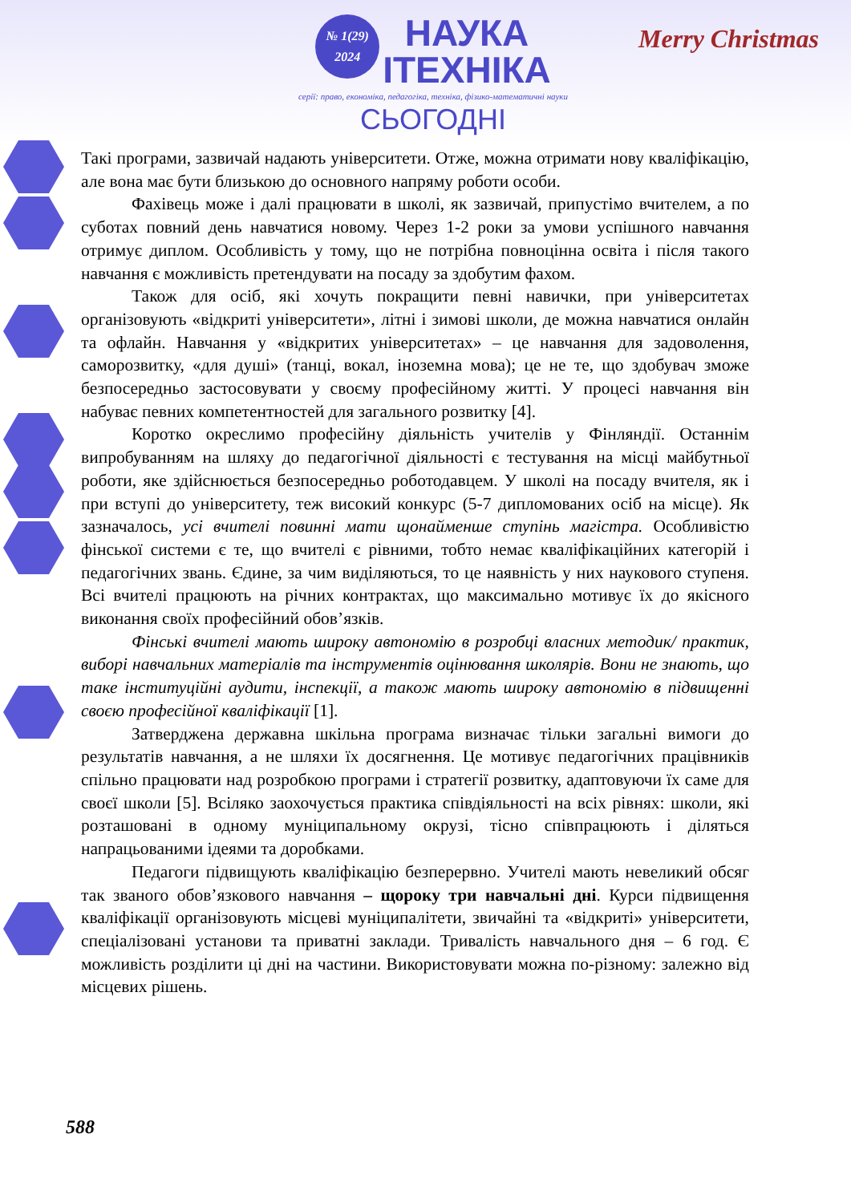№ 1(29)
2024 НАУКА
ІТЕХНІКА
серії: право, економіка, педагогіка, техніка, фізико-математичні науки СЬОГОДНІ
Merry Christmas
Такі програми, зазвичай надають університети. Отже, можна отримати нову кваліфікацію, але вона має бути близькою до основного напряму роботи особи.
Фахівець може і далі працювати в школі, як зазвичай, припустімо вчителем, а по суботах повний день навчатися новому. Через 1-2 роки за умови успішного навчання отримує диплом. Особливість у тому, що не потрібна повноцінна освіта і після такого навчання є можливість претендувати на посаду за здобутим фахом.
Також для осіб, які хочуть покращити певні навички, при університетах організовують «відкриті університети», літні і зимові школи, де можна навчатися онлайн та офлайн. Навчання у «відкритих університетах» – це навчання для задоволення, саморозвитку, «для душі» (танці, вокал, іноземна мова); це не те, що здобувач зможе безпосередньо застосовувати у своєму професійному житті. У процесі навчання він набуває певних компетентностей для загального розвитку [4].
Коротко окреслимо професійну діяльність учителів у Фінляндії. Останнім випробуванням на шляху до педагогічної діяльності є тестування на місці майбутньої роботи, яке здійснюється безпосередньо роботодавцем. У школі на посаду вчителя, як і при вступі до університету, теж високий конкурс (5-7 дипломованих осіб на місце). Як зазначалось, усі вчителі повинні мати щонайменше ступінь магістра. Особливістю фінської системи є те, що вчителі є рівними, тобто немає кваліфікаційних категорій і педагогічних звань. Єдине, за чим виділяються, то це наявність у них наукового ступеня. Всі вчителі працюють на річних контрактах, що максимально мотивує їх до якісного виконання своїх професійний обов’язків.
Фінські вчителі мають широку автономію в розробці власних методик/ практик, виборі навчальних матеріалів та інструментів оцінювання школярів. Вони не знають, що таке інституційні аудити, інспекції, а також мають широку автономію в підвищенні своєю професійної кваліфікації [1].
Затверджена державна шкільна програма визначає тільки загальні вимоги до результатів навчання, а не шляхи їх досягнення. Це мотивує педагогічних працівників спільно працювати над розробкою програми і стратегії розвитку, адаптовуючи їх саме для своєї школи [5]. Всіляко заохочується практика співдіяльності на всіх рівнях: школи, які розташовані в одному муніципальному окрузі, тісно співпрацюють і діляться напрацьованими ідеями та доробками.
Педагоги підвищують кваліфікацію безперервно. Учителі мають невеликий обсяг так званого обов’язкового навчання – щороку три навчальні дні. Курси підвищення кваліфікації організовують місцеві муніципалітети, звичайні та «відкриті» університети, спеціалізовані установи та приватні заклади. Тривалість навчального дня – 6 год. Є можливість розділити ці дні на частини. Використовувати можна по-різному: залежно від місцевих рішень.
588